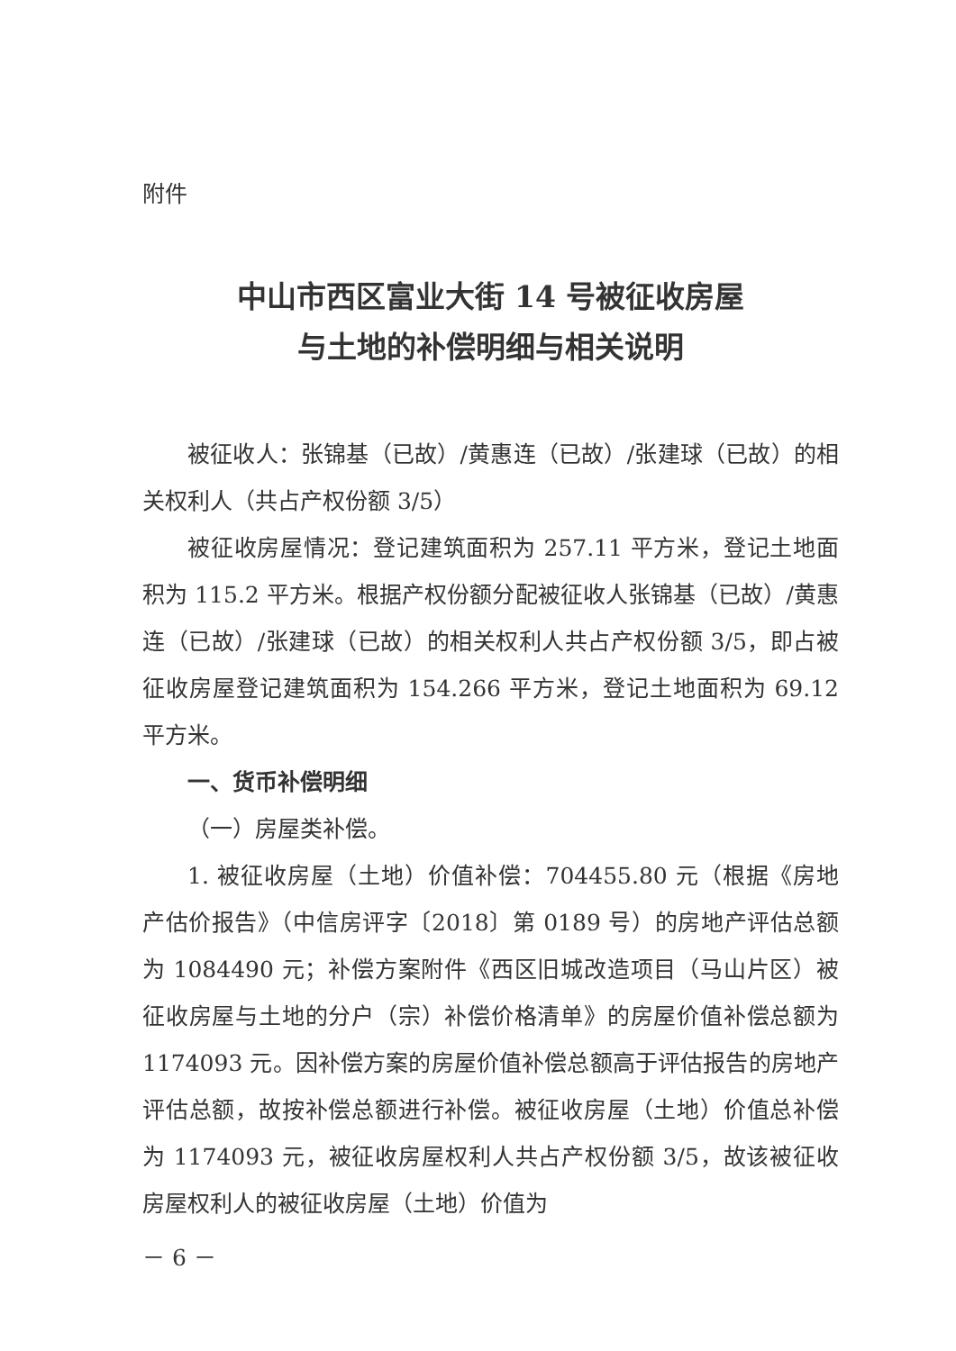附件
中山市西区富业大街 14 号被征收房屋
与土地的补偿明细与相关说明
被征收人：张锦基（已故）/黄惠连（已故）/张建球（已故）的相关权利人（共占产权份额 3/5）
被征收房屋情况：登记建筑面积为 257.11 平方米，登记土地面积为 115.2 平方米。根据产权份额分配被征收人张锦基（已故）/黄惠连（已故）/张建球（已故）的相关权利人共占产权份额 3/5，即占被征收房屋登记建筑面积为 154.266 平方米，登记土地面积为 69.12 平方米。
一、货币补偿明细
（一）房屋类补偿。
1. 被征收房屋（土地）价值补偿：704455.80 元（根据《房地产估价报告》（中信房评字〔2018〕第 0189 号）的房地产评估总额为 1084490 元；补偿方案附件《西区旧城改造项目（马山片区）被征收房屋与土地的分户（宗）补偿价格清单》的房屋价值补偿总额为 1174093 元。因补偿方案的房屋价值补偿总额高于评估报告的房地产评估总额，故按补偿总额进行补偿。被征收房屋（土地）价值总补偿为 1174093 元，被征收房屋权利人共占产权份额 3/5，故该被征收房屋权利人的被征收房屋（土地）价值为
－ 6 －